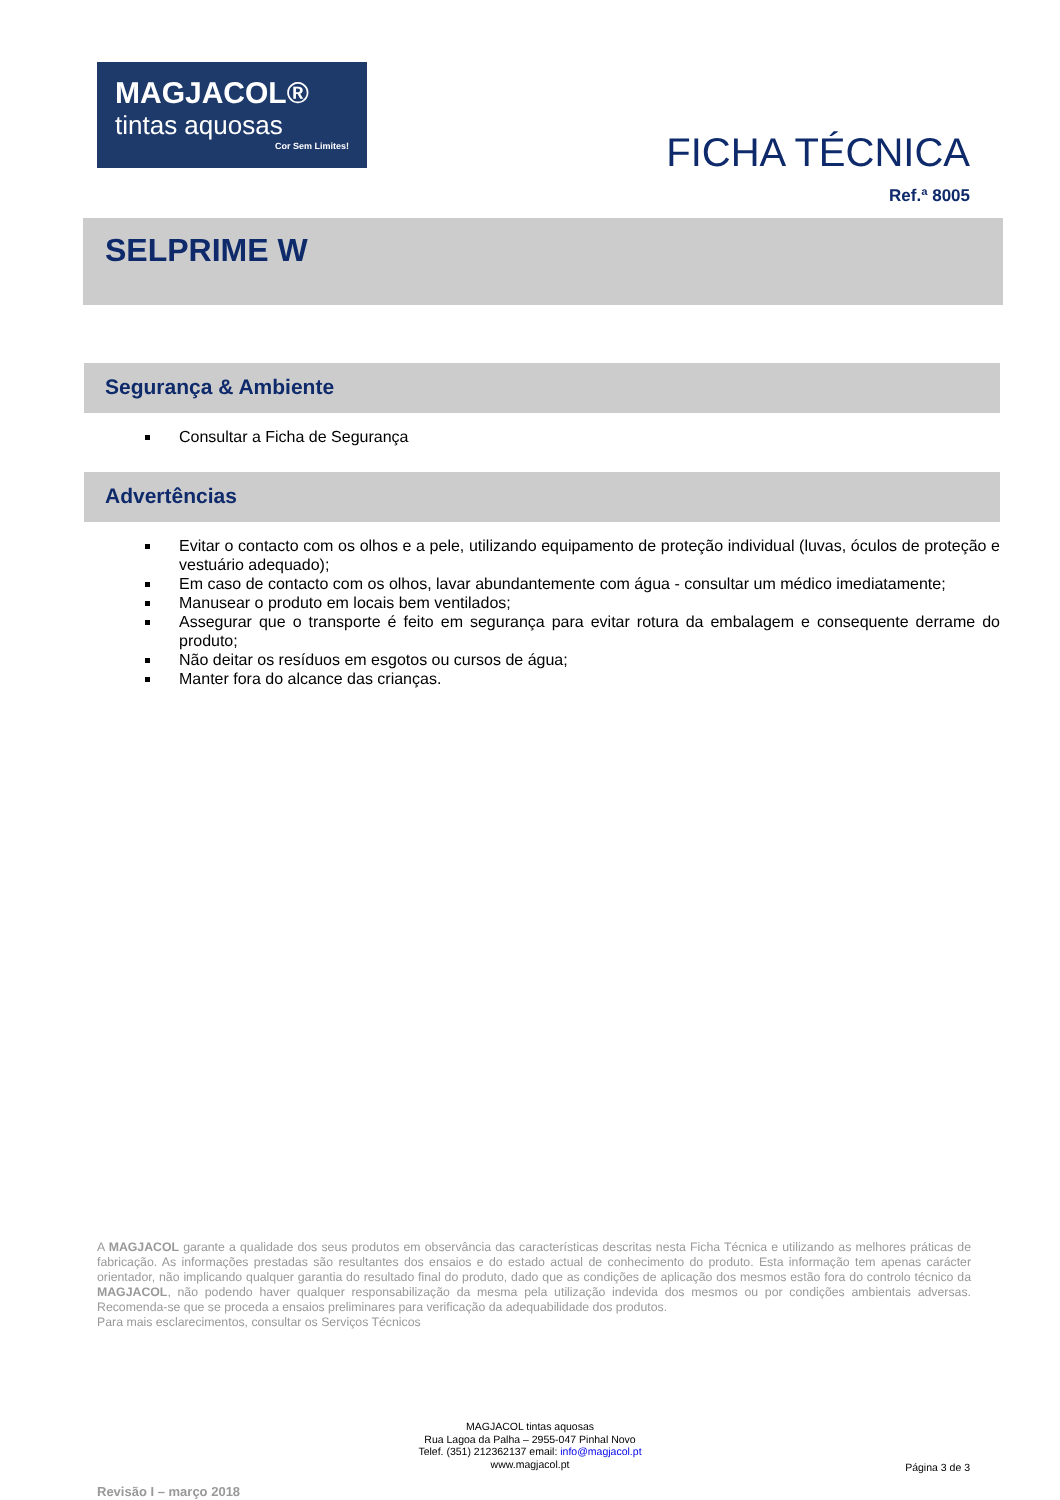MAGJACOL®
tintas aquosas
Cor Sem Limites!
FICHA TÉCNICA
Ref.ª 8005
SELPRIME W
Segurança & Ambiente
Consultar a Ficha de Segurança
Advertências
Evitar o contacto com os olhos e a pele, utilizando equipamento de proteção individual (luvas, óculos de proteção e vestuário adequado);
Em caso de contacto com os olhos, lavar abundantemente com água - consultar um médico imediatamente;
Manusear o produto em locais bem ventilados;
Assegurar que o transporte é feito em segurança para evitar rotura da embalagem e consequente derrame do produto;
Não deitar os resíduos em esgotos ou cursos de água;
Manter fora do alcance das crianças.
A MAGJACOL garante a qualidade dos seus produtos em observância das características descritas nesta Ficha Técnica e utilizando as melhores práticas de fabricação. As informações prestadas são resultantes dos ensaios e do estado actual de conhecimento do produto. Esta informação tem apenas carácter orientador, não implicando qualquer garantia do resultado final do produto, dado que as condições de aplicação dos mesmos estão fora do controlo técnico da MAGJACOL, não podendo haver qualquer responsabilização da mesma pela utilização indevida dos mesmos ou por condições ambientais adversas. Recomenda-se que se proceda a ensaios preliminares para verificação da adequabilidade dos produtos.
Para mais esclarecimentos, consultar os Serviços Técnicos
MAGJACOL tintas aquosas
Rua Lagoa da Palha – 2955-047 Pinhal Novo
Telef. (351) 212362137 email: info@magjacol.pt
www.magjacol.pt
Página 3 de 3
Revisão I – março 2018